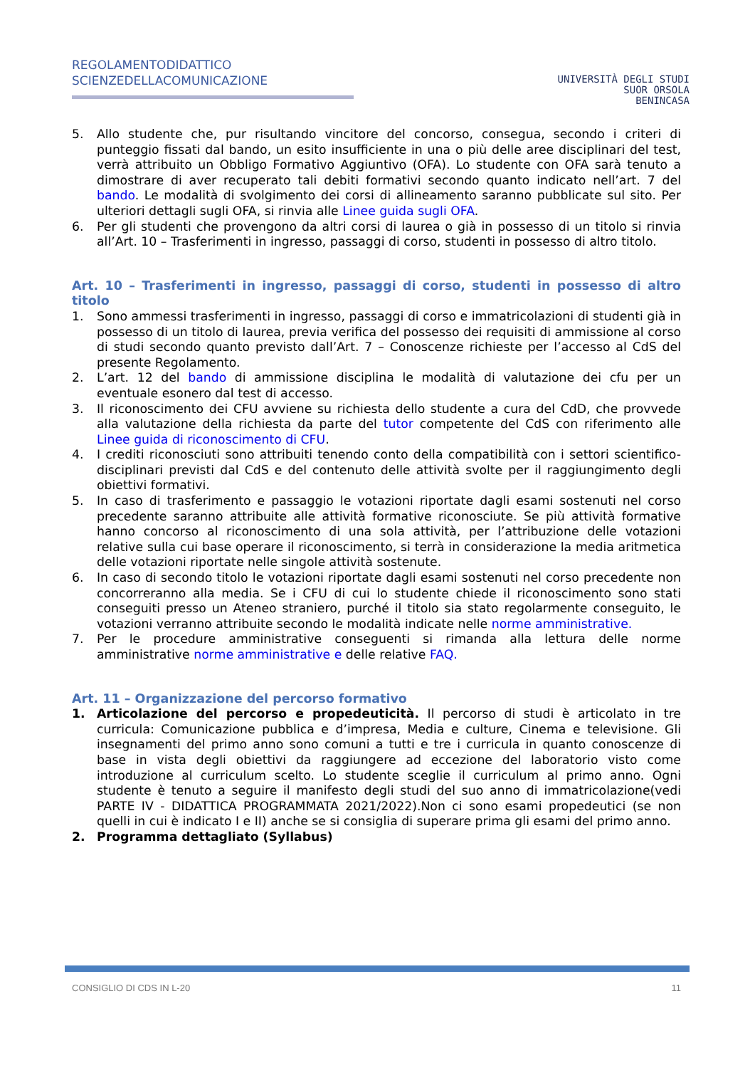REGOLAMENTODIDATTICO
SCIENZEDELLACOMUNICAZIONE
UNIVERSITÀ DEGLI STUDI
SUOR ORSOLA
BENINCASA
5. Allo studente che, pur risultando vincitore del concorso, consegua, secondo i criteri di punteggio fissati dal bando, un esito insufficiente in una o più delle aree disciplinari del test, verrà attribuito un Obbligo Formativo Aggiuntivo (OFA). Lo studente con OFA sarà tenuto a dimostrare di aver recuperato tali debiti formativi secondo quanto indicato nell’art. 7 del bando. Le modalità di svolgimento dei corsi di allineamento saranno pubblicate sul sito. Per ulteriori dettagli sugli OFA, si rinvia alle Linee guida sugli OFA.
6. Per gli studenti che provengono da altri corsi di laurea o già in possesso di un titolo si rinvia all’Art. 10 – Trasferimenti in ingresso, passaggi di corso, studenti in possesso di altro titolo.
Art. 10 – Trasferimenti in ingresso, passaggi di corso, studenti in possesso di altro titolo
1. Sono ammessi trasferimenti in ingresso, passaggi di corso e immatricolazioni di studenti già in possesso di un titolo di laurea, previa verifica del possesso dei requisiti di ammissione al corso di studi secondo quanto previsto dall’Art. 7 – Conoscenze richieste per l’accesso al CdS del presente Regolamento.
2. L’art. 12 del bando di ammissione disciplina le modalità di valutazione dei cfu per un eventuale esonero dal test di accesso.
3. Il riconoscimento dei CFU avviene su richiesta dello studente a cura del CdD, che provvede alla valutazione della richiesta da parte del tutor competente del CdS con riferimento alle Linee guida di riconoscimento di CFU.
4. I crediti riconosciuti sono attribuiti tenendo conto della compatibilità con i settori scientifico-disciplinari previsti dal CdS e del contenuto delle attività svolte per il raggiungimento degli obiettivi formativi.
5. In caso di trasferimento e passaggio le votazioni riportate dagli esami sostenuti nel corso precedente saranno attribuite alle attività formative riconosciute. Se più attività formative hanno concorso al riconoscimento di una sola attività, per l’attribuzione delle votazioni relative sulla cui base operare il riconoscimento, si terrà in considerazione la media aritmetica delle votazioni riportate nelle singole attività sostenute.
6. In caso di secondo titolo le votazioni riportate dagli esami sostenuti nel corso precedente non concorreranno alla media. Se i CFU di cui lo studente chiede il riconoscimento sono stati conseguiti presso un Ateneo straniero, purché il titolo sia stato regolarmente conseguito, le votazioni verranno attribuite secondo le modalità indicate nelle norme amministrative.
7. Per le procedure amministrative conseguenti si rimanda alla lettura delle norme amministrative norme amministrative e delle relative FAQ.
Art. 11 – Organizzazione del percorso formativo
1. Articolazione del percorso e propedeuticità. Il percorso di studi è articolato in tre curricula: Comunicazione pubblica e d’impresa, Media e culture, Cinema e televisione. Gli insegnamenti del primo anno sono comuni a tutti e tre i curricula in quanto conoscenze di base in vista degli obiettivi da raggiungere ad eccezione del laboratorio visto come introduzione al curriculum scelto. Lo studente sceglie il curriculum al primo anno. Ogni studente è tenuto a seguire il manifesto degli studi del suo anno di immatricolazione(vedi PARTE IV - DIDATTICA PROGRAMMATA 2021/2022).Non ci sono esami propedeutici (se non quelli in cui è indicato I e II) anche se si consiglia di superare prima gli esami del primo anno.
2. Programma dettagliato (Syllabus)
CONSIGLIO DI CDS IN L-20 11